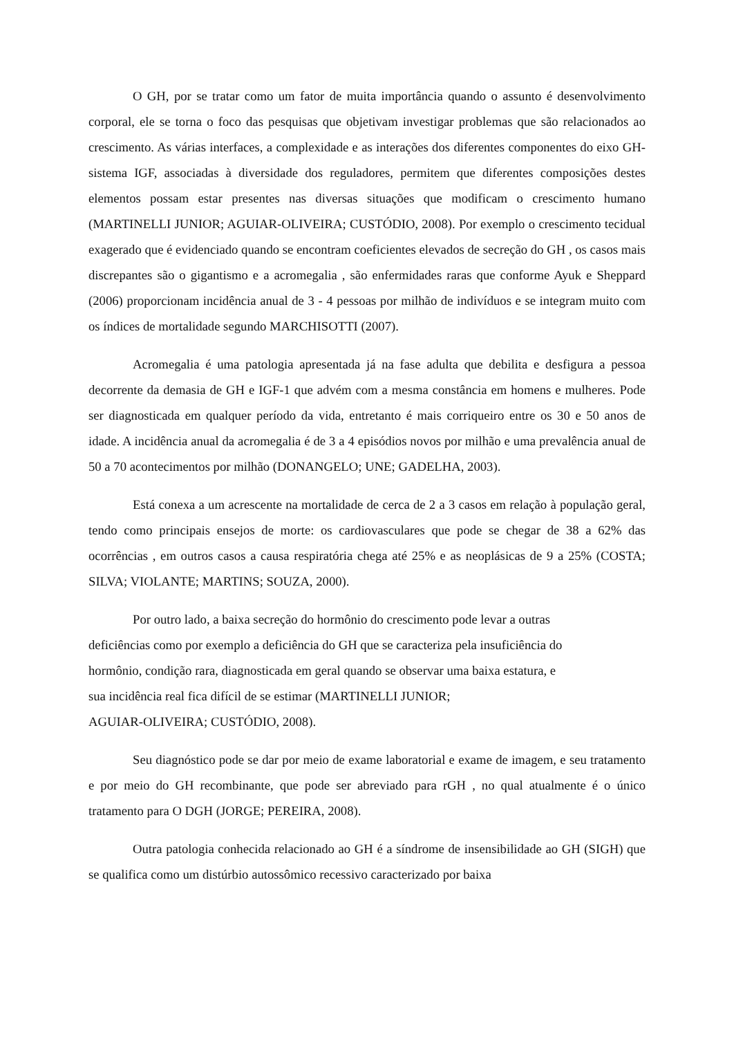O GH, por se tratar como um fator de muita importância quando o assunto é desenvolvimento corporal, ele se torna o foco das pesquisas que objetivam investigar problemas que são relacionados ao crescimento. As várias interfaces, a complexidade e as interações dos diferentes componentes do eixo GH-sistema IGF, associadas à diversidade dos reguladores, permitem que diferentes composições destes elementos possam estar presentes nas diversas situações que modificam o crescimento humano (MARTINELLI JUNIOR; AGUIAR-OLIVEIRA; CUSTÓDIO, 2008). Por exemplo o crescimento tecidual exagerado que é evidenciado quando se encontram coeficientes elevados de secreção do GH , os casos mais discrepantes são o gigantismo e a acromegalia , são enfermidades raras que conforme Ayuk e Sheppard (2006) proporcionam incidência anual de 3 - 4 pessoas por milhão de indivíduos e se integram muito com os índices de mortalidade segundo MARCHISOTTI (2007).
Acromegalia é uma patologia apresentada já na fase adulta que debilita e desfigura a pessoa decorrente da demasia de GH e IGF-1 que advém com a mesma constância em homens e mulheres. Pode ser diagnosticada em qualquer período da vida, entretanto é mais corriqueiro entre os 30 e 50 anos de idade. A incidência anual da acromegalia é de 3 a 4 episódios novos por milhão e uma prevalência anual de 50 a 70 acontecimentos por milhão (DONANGELO; UNE; GADELHA, 2003).
Está conexa a um acrescente na mortalidade de cerca de 2 a 3 casos em relação à população geral, tendo como principais ensejos de morte: os cardiovasculares que pode se chegar de 38 a 62% das ocorrências , em outros casos a causa respiratória chega até 25% e as neoplásicas de 9 a 25% (COSTA; SILVA; VIOLANTE; MARTINS; SOUZA, 2000).
Por outro lado, a baixa secreção do hormônio do crescimento pode levar a outras
deficiências como por exemplo a deficiência do GH que se caracteriza pela insuficiência do
hormônio, condição rara, diagnosticada em geral quando se observar uma baixa estatura, e
sua incidência real fica difícil de se estimar (MARTINELLI JUNIOR;
AGUIAR-OLIVEIRA; CUSTÓDIO, 2008).
Seu diagnóstico pode se dar por meio de exame laboratorial e exame de imagem, e seu tratamento e por meio do GH recombinante, que pode ser abreviado para rGH , no qual atualmente é o único tratamento para O DGH (JORGE; PEREIRA, 2008).
Outra patologia conhecida relacionado ao GH é a síndrome de insensibilidade ao GH (SIGH) que se qualifica como um distúrbio autossômico recessivo caracterizado por baixa